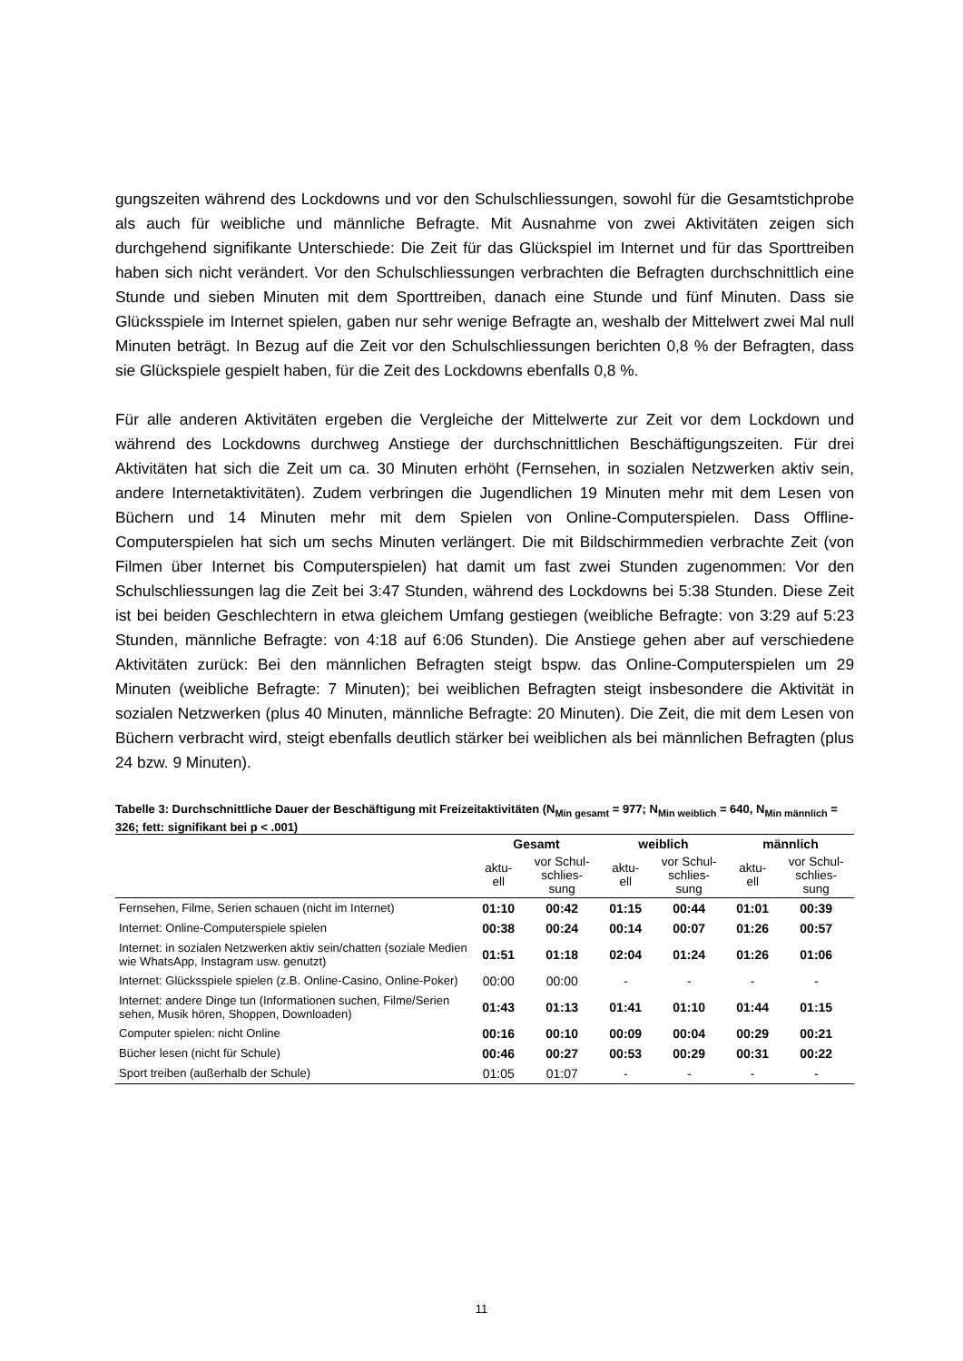gungszeiten während des Lockdowns und vor den Schulschliessungen, sowohl für die Gesamtstichprobe als auch für weibliche und männliche Befragte. Mit Ausnahme von zwei Aktivitäten zeigen sich durchgehend signifikante Unterschiede: Die Zeit für das Glückspiel im Internet und für das Sporttreiben haben sich nicht verändert. Vor den Schulschliessungen verbrachten die Befragten durchschnittlich eine Stunde und sieben Minuten mit dem Sporttreiben, danach eine Stunde und fünf Minuten. Dass sie Glücksspiele im Internet spielen, gaben nur sehr wenige Befragte an, weshalb der Mittelwert zwei Mal null Minuten beträgt. In Bezug auf die Zeit vor den Schulschliessungen berichten 0,8 % der Befragten, dass sie Glückspiele gespielt haben, für die Zeit des Lockdowns ebenfalls 0,8 %.
Für alle anderen Aktivitäten ergeben die Vergleiche der Mittelwerte zur Zeit vor dem Lockdown und während des Lockdowns durchweg Anstiege der durchschnittlichen Beschäftigungszeiten. Für drei Aktivitäten hat sich die Zeit um ca. 30 Minuten erhöht (Fernsehen, in sozialen Netzwerken aktiv sein, andere Internetaktivitäten). Zudem verbringen die Jugendlichen 19 Minuten mehr mit dem Lesen von Büchern und 14 Minuten mehr mit dem Spielen von Online-Computerspielen. Dass Offline-Computerspielen hat sich um sechs Minuten verlängert. Die mit Bildschirmmedien verbrachte Zeit (von Filmen über Internet bis Computerspielen) hat damit um fast zwei Stunden zugenommen: Vor den Schulschliessungen lag die Zeit bei 3:47 Stunden, während des Lockdowns bei 5:38 Stunden. Diese Zeit ist bei beiden Geschlechtern in etwa gleichem Umfang gestiegen (weibliche Befragte: von 3:29 auf 5:23 Stunden, männliche Befragte: von 4:18 auf 6:06 Stunden). Die Anstiege gehen aber auf verschiedene Aktivitäten zurück: Bei den männlichen Befragten steigt bspw. das Online-Computerspielen um 29 Minuten (weibliche Befragte: 7 Minuten); bei weiblichen Befragten steigt insbesondere die Aktivität in sozialen Netzwerken (plus 40 Minuten, männliche Befragte: 20 Minuten). Die Zeit, die mit dem Lesen von Büchern verbracht wird, steigt ebenfalls deutlich stärker bei weiblichen als bei männlichen Befragten (plus 24 bzw. 9 Minuten).
Tabelle 3: Durchschnittliche Dauer der Beschäftigung mit Freizeitaktivitäten (N<sub>Min gesamt</sub> = 977; N<sub>Min weiblich</sub> = 640, N<sub>Min männlich</sub> = 326; fett: signifikant bei p < .001)
| | Gesamt | | weiblich | | männlich | |
| --- | --- | --- | --- | --- | --- | --- |
| | aktu- ell | vor Schul- schlies- sung | aktu- ell | vor Schul- schlies- sung | aktu- ell | vor Schul- schlies- sung |
| Fernsehen, Filme, Serien schauen (nicht im Internet) | 01:10 | 00:42 | 01:15 | 00:44 | 01:01 | 00:39 |
| Internet: Online-Computerspiele spielen | 00:38 | 00:24 | 00:14 | 00:07 | 01:26 | 00:57 |
| Internet: in sozialen Netzwerken aktiv sein/chatten (soziale Medien wie WhatsApp, Instagram usw. genutzt) | 01:51 | 01:18 | 02:04 | 01:24 | 01:26 | 01:06 |
| Internet: Glücksspiele spielen (z.B. Online-Casino, Online-Poker) | 00:00 | 00:00 | - | - | - | - |
| Internet: andere Dinge tun (Informationen suchen, Filme/Serien sehen, Musik hören, Shoppen, Downloaden) | 01:43 | 01:13 | 01:41 | 01:10 | 01:44 | 01:15 |
| Computer spielen: nicht Online | 00:16 | 00:10 | 00:09 | 00:04 | 00:29 | 00:21 |
| Bücher lesen (nicht für Schule) | 00:46 | 00:27 | 00:53 | 00:29 | 00:31 | 00:22 |
| Sport treiben (außerhalb der Schule) | 01:05 | 01:07 | - | - | - | - |
11